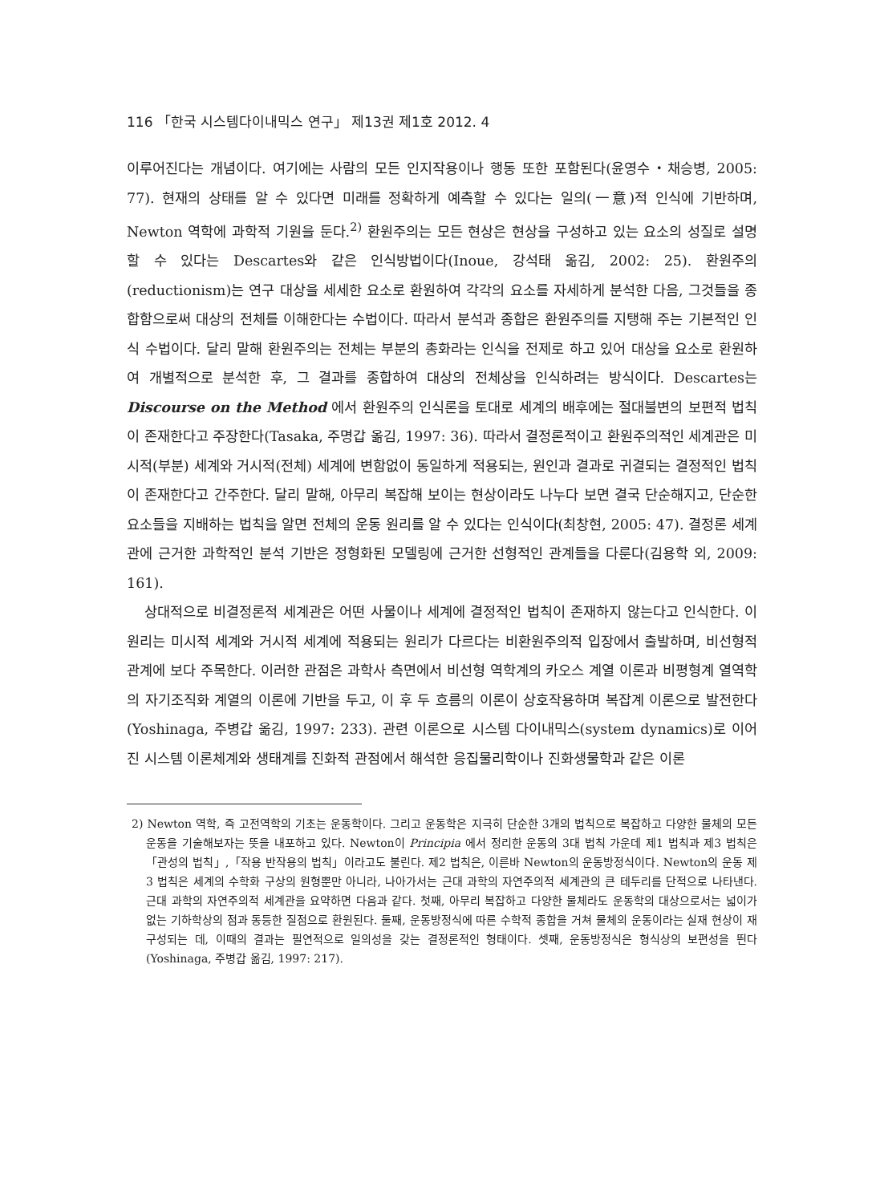116 「한국 시스템다이내믹스 연구」 제13권 제1호 2012. 4
이루어진다는 개념이다. 여기에는 사람의 모든 인지작용이나 행동 또한 포함된다(윤영수・채승병, 2005: 77). 현재의 상태를 알 수 있다면 미래를 정확하게 예측할 수 있다는 일의(一意)적 인식에 기반하며, Newton 역학에 과학적 기원을 둔다.<sup>2)</sup> 환원주의는 모든 현상은 현상을 구성하고 있는 요소의 성질로 설명할 수 있다는 Descartes와 같은 인식방법이다(Inoue, 강석태 옮김, 2002: 25). 환원주의(reductionism)는 연구 대상을 세세한 요소로 환원하여 각각의 요소를 자세하게 분석한 다음, 그것들을 종합함으로써 대상의 전체를 이해한다는 수법이다. 따라서 분석과 종합은 환원주의를 지탱해 주는 기본적인 인식 수법이다. 달리 말해 환원주의는 전체는 부분의 총화라는 인식을 전제로 하고 있어 대상을 요소로 환원하여 개별적으로 분석한 후, 그 결과를 종합하여 대상의 전체상을 인식하려는 방식이다. Descartes는 Discourse on the Method 에서 환원주의 인식론을 토대로 세계의 배후에는 절대불변의 보편적 법칙이 존재한다고 주장한다(Tasaka, 주명갑 옮김, 1997: 36). 따라서 결정론적이고 환원주의적인 세계관은 미시적(부분) 세계와 거시적(전체) 세계에 변함없이 동일하게 적용되는, 원인과 결과로 귀결되는 결정적인 법칙이 존재한다고 간주한다. 달리 말해, 아무리 복잡해 보이는 현상이라도 나누다 보면 결국 단순해지고, 단순한 요소들을 지배하는 법칙을 알면 전체의 운동 원리를 알 수 있다는 인식이다(최창현, 2005: 47). 결정론 세계관에 근거한 과학적인 분석 기반은 정형화된 모델링에 근거한 선형적인 관계들을 다룬다(김용학 외, 2009: 161).
상대적으로 비결정론적 세계관은 어떤 사물이나 세계에 결정적인 법칙이 존재하지 않는다고 인식한다. 이 원리는 미시적 세계와 거시적 세계에 적용되는 원리가 다르다는 비환원주의적 입장에서 출발하며, 비선형적 관계에 보다 주목한다. 이러한 관점은 과학사 측면에서 비선형 역학계의 카오스 계열 이론과 비평형계 열역학의 자기조직화 계열의 이론에 기반을 두고, 이 후 두 흐름의 이론이 상호작용하며 복잡계 이론으로 발전한다(Yoshinaga, 주병갑 옮김, 1997: 233). 관련 이론으로 시스템 다이내믹스(system dynamics)로 이어진 시스템 이론체계와 생태계를 진화적 관점에서 해석한 응집물리학이나 진화생물학과 같은 이론
2) Newton 역학, 즉 고전역학의 기초는 운동학이다. 그리고 운동학은 지극히 단순한 3개의 법칙으로 복잡하고 다양한 물체의 모든 운동을 기술해보자는 뜻을 내포하고 있다. Newton이 Principia 에서 정리한 운동의 3대 법칙 가운데 제1 법칙과 제3 법칙은「관성의 법칙」,「작용 반작용의 법칙」이라고도 불린다. 제2 법칙은, 이른바 Newton의 운동방정식이다. Newton의 운동 제3 법칙은 세계의 수학화 구상의 원형뿐만 아니라, 나아가서는 근대 과학의 자연주의적 세계관의 큰 테두리를 단적으로 나타낸다. 근대 과학의 자연주의적 세계관을 요약하면 다음과 같다. 첫째, 아무리 복잡하고 다양한 물체라도 운동학의 대상으로서는 넓이가 없는 기하학상의 점과 동등한 질점으로 환원된다. 둘째, 운동방정식에 따른 수학적 종합을 거쳐 물체의 운동이라는 실재 현상이 재구성되는 데, 이때의 결과는 필연적으로 일의성을 갖는 결정론적인 형태이다. 셋째, 운동방정식은 형식상의 보편성을 띈다(Yoshinaga, 주병갑 옮김, 1997: 217).